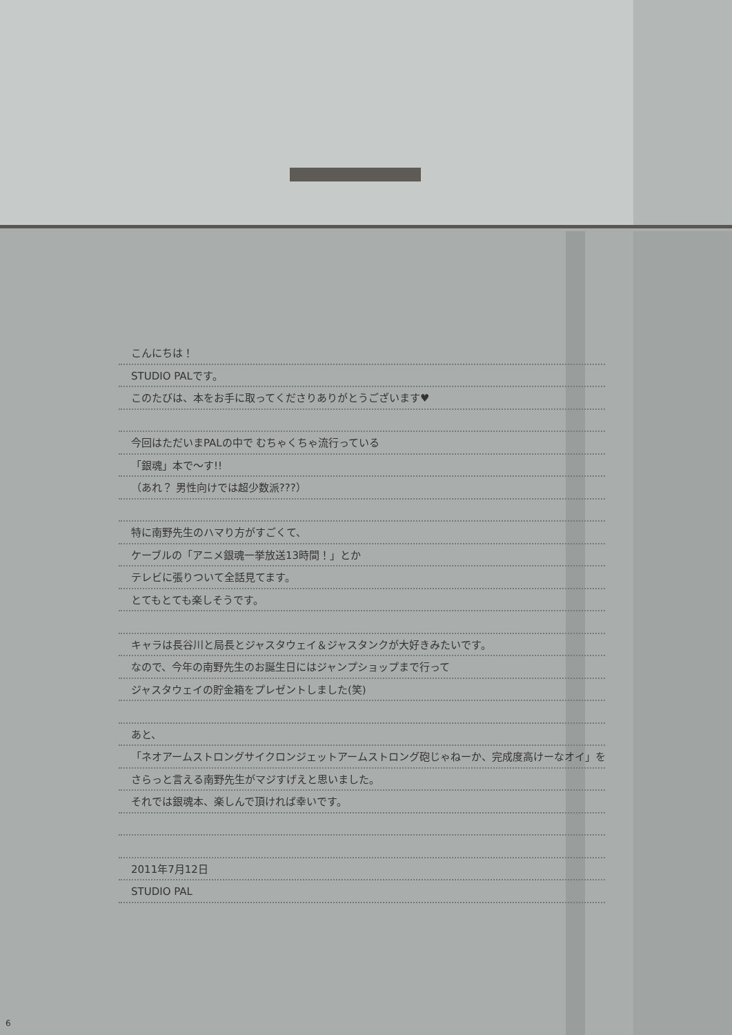こんにちは！
STUDIO PALです。
このたびは、本をお手に取ってくださりありがとうございます♥
今回はただいまPALの中で むちゃくちゃ流行っている
「銀魂」本で～す!!
（あれ？ 男性向けでは超少数派???）
特に南野先生のハマり方がすごくて、
ケーブルの「アニメ銀魂一挙放送13時間！」とか
テレビに張りついて全話見てます。
とてもとても楽しそうです。
キャラは長谷川と局長とジャスタウェイ＆ジャスタンクが大好きみたいです。
なので、今年の南野先生のお誕生日にはジャンプショップまで行って
ジャスタウェイの貯金箱をプレゼントしました(笑)
あと、
「ネオアームストロングサイクロンジェットアームストロング砲じゃねーか、完成度高けーなオイ」を
さらっと言える南野先生がマジすげえと思いました。
それでは銀魂本、楽しんで頂ければ幸いです。
2011年7月12日
STUDIO PAL
6